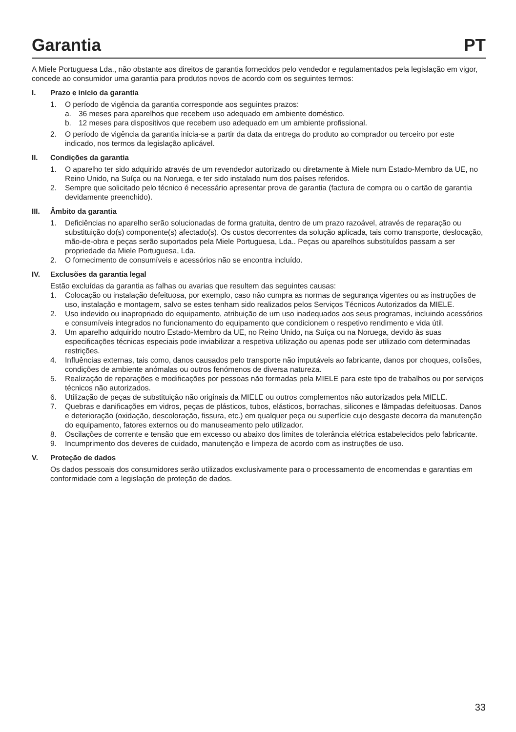Garantia PT
A Miele Portuguesa Lda., não obstante aos direitos de garantia fornecidos pelo vendedor e regulamentados pela legislação em vigor, concede ao consumidor uma garantia para produtos novos de acordo com os seguintes termos:
I. Prazo e início da garantia
1. O período de vigência da garantia corresponde aos seguintes prazos:
a. 36 meses para aparelhos que recebem uso adequado em ambiente doméstico.
b. 12 meses para dispositivos que recebem uso adequado em um ambiente profissional.
2. O período de vigência da garantia inicia-se a partir da data da entrega do produto ao comprador ou terceiro por este indicado, nos termos da legislação aplicável.
II. Condições da garantia
1. O aparelho ter sido adquirido através de um revendedor autorizado ou diretamente à Miele num Estado-Membro da UE, no Reino Unido, na Suíça ou na Noruega, e ter sido instalado num dos países referidos.
2. Sempre que solicitado pelo técnico é necessário apresentar prova de garantia (factura de compra ou o cartão de garantia devidamente preenchido).
III. Âmbito da garantia
1. Deficiências no aparelho serão solucionadas de forma gratuita, dentro de um prazo razoável, através de reparação ou substituição do(s) componente(s) afectado(s). Os custos decorrentes da solução aplicada, tais como transporte, deslocação, mão-de-obra e peças serão suportados pela Miele Portuguesa, Lda.. Peças ou aparelhos substituídos passam a ser propriedade da Miele Portuguesa, Lda.
2. O fornecimento de consumíveis e acessórios não se encontra incluído.
IV. Exclusões da garantia legal
Estão excluídas da garantia as falhas ou avarias que resultem das seguintes causas:
1. Colocação ou instalação defeituosa, por exemplo, caso não cumpra as normas de segurança vigentes ou as instruções de uso, instalação e montagem, salvo se estes tenham sido realizados pelos Serviços Técnicos Autorizados da MIELE.
2. Uso indevido ou inapropriado do equipamento, atribuição de um uso inadequados aos seus programas, incluindo acessórios e consumíveis integrados no funcionamento do equipamento que condicionem o respetivo rendimento e vida útil.
3. Um aparelho adquirido noutro Estado-Membro da UE, no Reino Unido, na Suíça ou na Noruega, devido às suas especificações técnicas especiais pode inviabilizar a respetiva utilização ou apenas pode ser utilizado com determinadas restrições.
4. Influências externas, tais como, danos causados pelo transporte não imputáveis ao fabricante, danos por choques, colisões, condições de ambiente anómalas ou outros fenómenos de diversa natureza.
5. Realização de reparações e modificações por pessoas não formadas pela MIELE para este tipo de trabalhos ou por serviços técnicos não autorizados.
6. Utilização de peças de substituição não originais da MIELE ou outros complementos não autorizados pela MIELE.
7. Quebras e danificações em vidros, peças de plásticos, tubos, elásticos, borrachas, silicones e lâmpadas defeituosas. Danos e deterioração (oxidação, descoloração, fissura, etc.) em qualquer peça ou superfície cujo desgaste decorra da manutenção do equipamento, fatores externos ou do manuseamento pelo utilizador.
8. Oscilações de corrente e tensão que em excesso ou abaixo dos limites de tolerância elétrica estabelecidos pelo fabricante.
9. Incumprimento dos deveres de cuidado, manutenção e limpeza de acordo com as instruções de uso.
V. Proteção de dados
Os dados pessoais dos consumidores serão utilizados exclusivamente para o processamento de encomendas e garantias em conformidade com a legislação de proteção de dados.
33